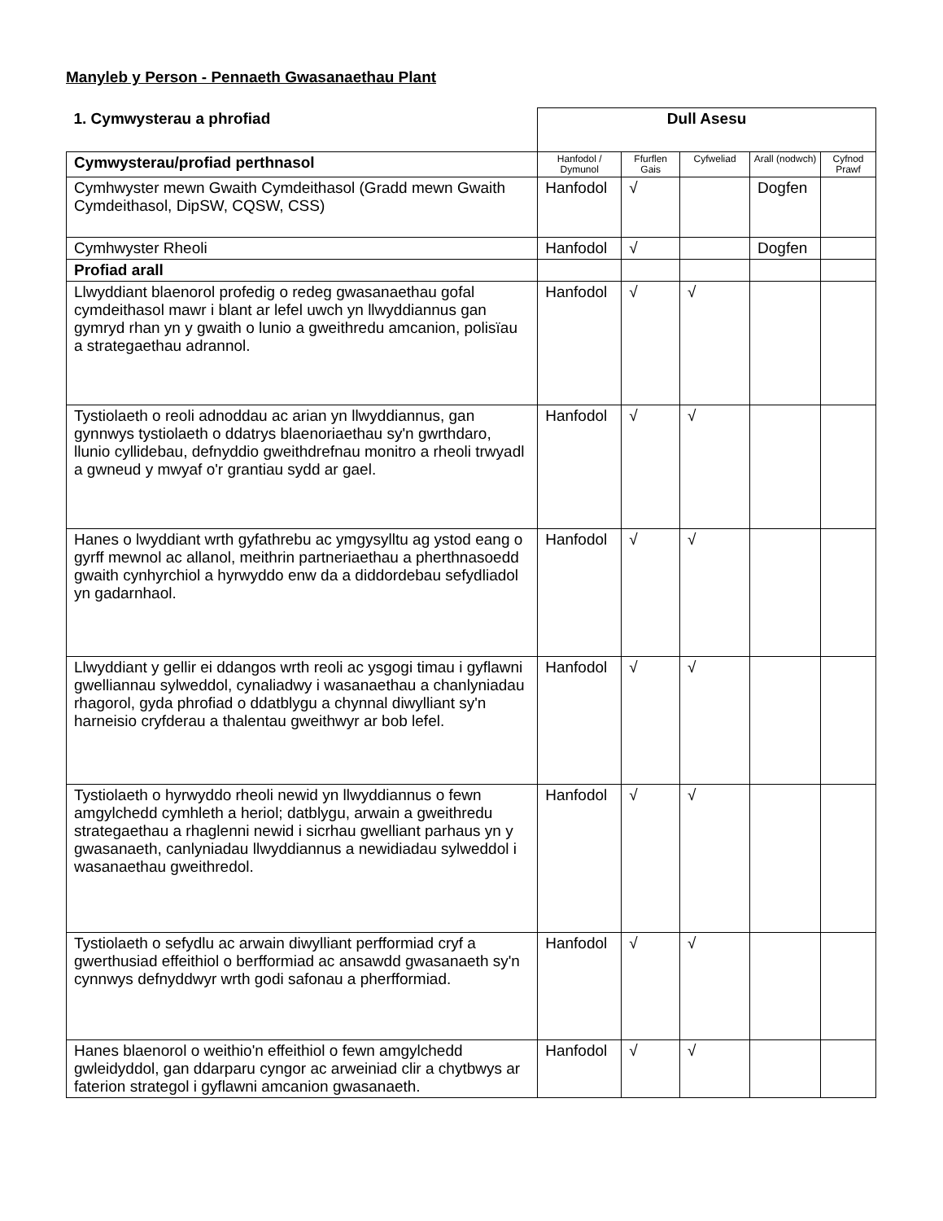Manyleb y Person - Pennaeth Gwasanaethau Plant
| 1. Cymwysterau a phrofiad | Dull Asesu | | | | |
| Cymwysterau/profiad perthnasol | Hanfodol / Dymunol | Ffurflen Gais | Cyfweliad | Arall (nodwch) | Cyfnod Prawf |
| Cymhwyster mewn Gwaith Cymdeithasol (Gradd mewn Gwaith Cymdeithasol, DipSW, CQSW, CSS) | Hanfodol | √ | | Dogfen | |
| Cymhwyster Rheoli | Hanfodol | √ | | Dogfen | |
| Profiad arall | | | | | |
| Llwyddiant blaenorol profedig o redeg gwasanaethau gofal cymdeithasol mawr i blant ar lefel uwch yn llwyddiannus gan gymryd rhan yn y gwaith o lunio a gweithredu amcanion, polisïau a strategaethau adrannol. | Hanfodol | √ | √ | | |
| Tystiolaeth o reoli adnoddau ac arian yn llwyddiannus, gan gynnwys tystiolaeth o ddatrys blaenoriaethau sy'n gwrthdaro, llunio cyllidebau, defnyddio gweithdrefnau monitro a rheoli trwyadl a gwneud y mwyaf o'r grantiau sydd ar gael. | Hanfodol | √ | √ | | |
| Hanes o lwyddiant wrth gyfathrebu ac ymgysylltu ag ystod eang o gyrff mewnol ac allanol, meithrin partneriaethau a pherthnasoedd gwaith cynhyrchiol a hyrwyddo enw da a diddordebau sefydliadol yn gadarnhaol. | Hanfodol | √ | √ | | |
| Llwyddiant y gellir ei ddangos wrth reoli ac ysgogi timau i gyflawni gwelliannau sylweddol, cynaliadwy i wasanaethau a chanlyniadau rhagorol, gyda phrofiad o ddatblygu a chynnal diwylliant sy'n harneisio cryfderau a thalentau gweithwyr ar bob lefel. | Hanfodol | √ | √ | | |
| Tystiolaeth o hyrwyddo rheoli newid yn llwyddiannus o fewn amgylchedd cymhleth a heriol; datblygu, arwain a gweithredu strategaethau a rhaglenni newid i sicrhau gwelliant parhaus yn y gwasanaeth, canlyniadau llwyddiannus a newidiadau sylweddol i wasanaethau gweithredol. | Hanfodol | √ | √ | | |
| Tystiolaeth o sefydlu ac arwain diwylliant perfformiad cryf a gwerthusiad effeithiol o berfformiad ac ansawdd gwasanaeth sy'n cynnwys defnyddwyr wrth godi safonau a pherfformiad. | Hanfodol | √ | √ | | |
| Hanes blaenorol o weithio'n effeithiol o fewn amgylchedd gwleidyddol, gan ddarparu cyngor ac arweiniad clir a chytbwys ar faterion strategol i gyflawni amcanion gwasanaeth. | Hanfodol | √ | √ | | |